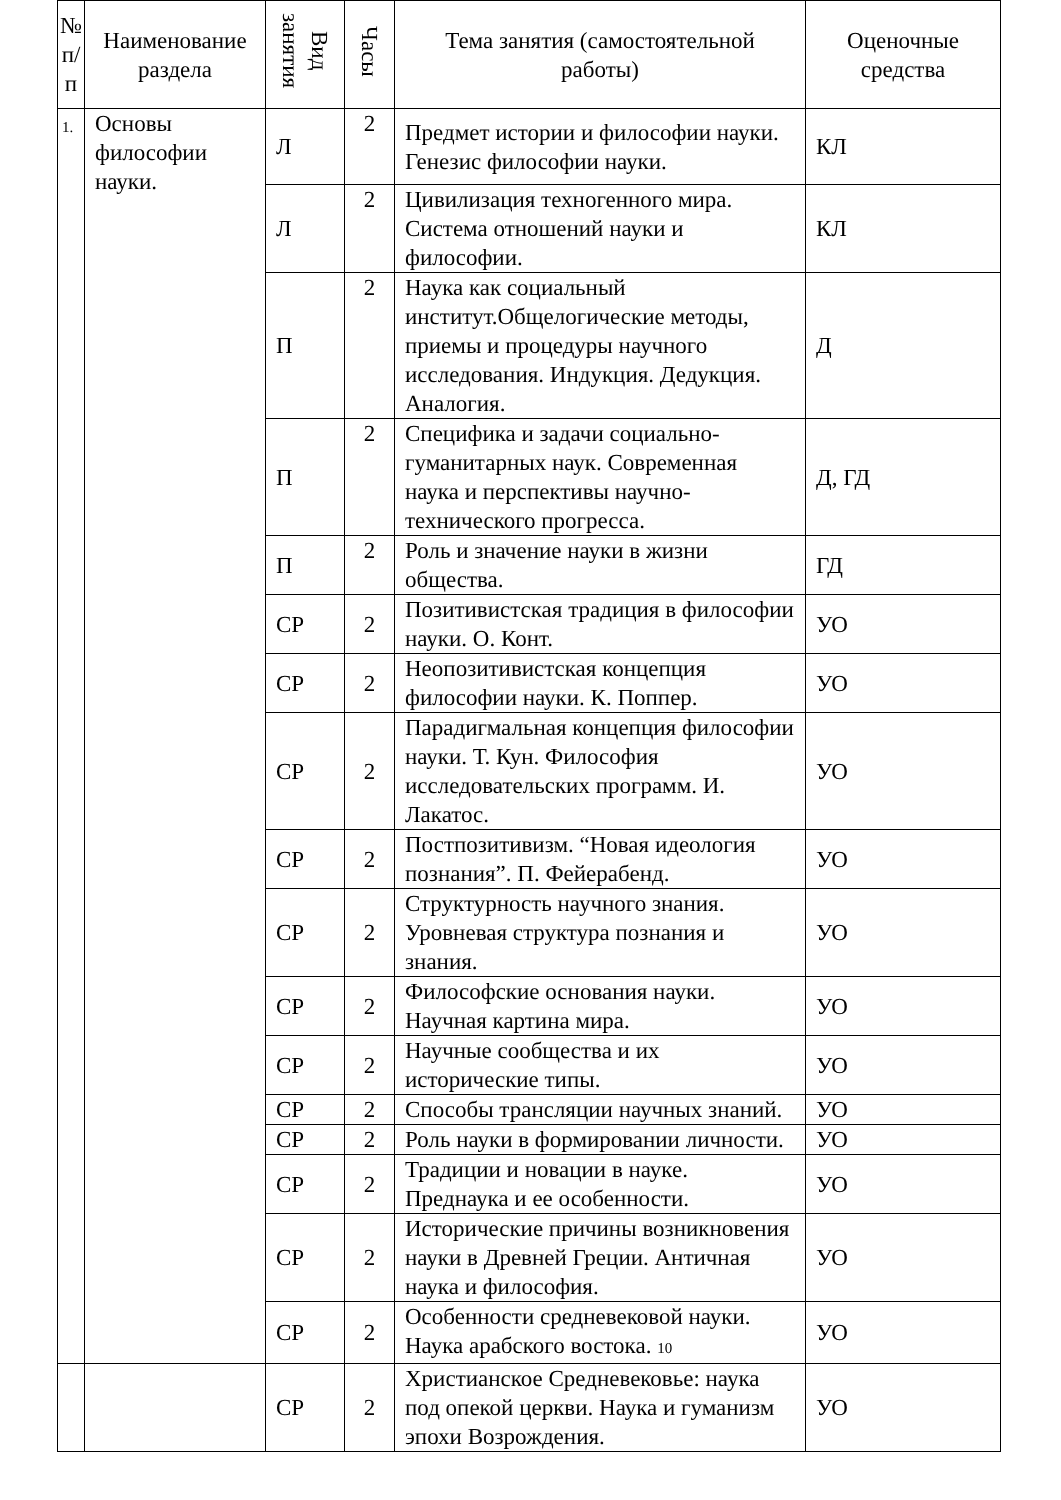| № п/п | Наименование раздела | Вид занятия | Часы | Тема занятия (самостоятельной работы) | Оценочные средства |
| --- | --- | --- | --- | --- | --- |
| 1. | Основы философии науки. | Л | 2 | Предмет истории и философии науки. Генезис философии науки. | КЛ |
| | | Л | 2 | Цивилизация техногенного мира. Система отношений науки и философии. | КЛ |
| | | П | 2 | Наука как социальный институт.Общелогические методы, приемы и процедуры научного исследования. Индукция. Дедукция. Аналогия. | Д |
| | | П | 2 | Специфика и задачи социально-гуманитарных наук. Современная наука и перспективы научно-технического прогресса. | Д, ГД |
| | | П | 2 | Роль и значение науки в жизни общества. | ГД |
| | | СР | 2 | Позитивистская традиция в философии науки. О. Конт. | УО |
| | | СР | 2 | Неопозитивистская концепция философии науки. К. Поппер. | УО |
| | | СР | 2 | Парадигмальная концепция философии науки. Т. Кун. Философия исследовательских программ. И. Лакатос. | УО |
| | | СР | 2 | Постпозитивизм. “Новая идеология познания”. П. Фейерабенд. | УО |
| | | СР | 2 | Структурность научного знания. Уровневая структура познания и знания. | УО |
| | | СР | 2 | Философские основания науки. Научная картина мира. | УО |
| | | СР | 2 | Научные сообщества и их исторические типы. | УО |
| | | СР | 2 | Способы трансляции научных знаний. | УО |
| | | СР | 2 | Роль науки в формировании личности. | УО |
| | | СР | 2 | Традиции и новации в науке. Преднаука и ее особенности. | УО |
| | | СР | 2 | Исторические причины возникновения науки в Древней Греции. Античная наука и философия. | УО |
| | | СР | 2 | Особенности средневековой науки. Наука арабского востока. 10 | УО |
| | | СР | 2 | Христианское Средневековье: наука под опекой церкви. Наука и гуманизм эпохи Возрождения. | УО |